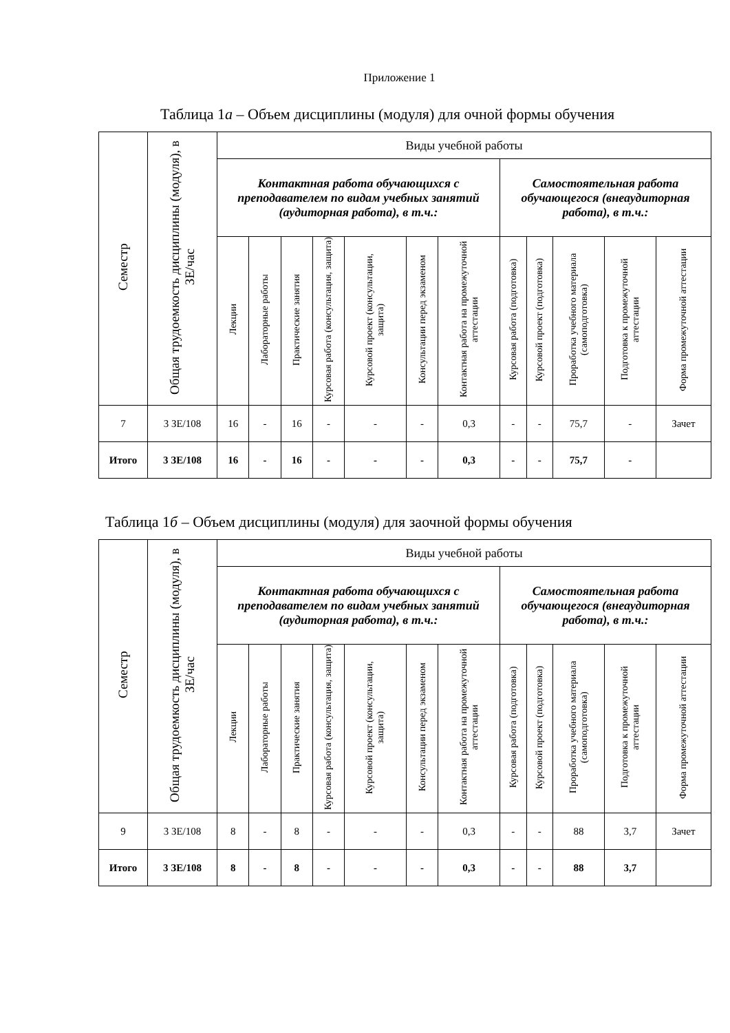Приложение 1
Таблица 1а – Объем дисциплины (модуля) для очной формы обучения
| Семестр | Общая трудоемкость дисциплины (модуля), в ЗЕ/час | Виды учебной работы | | | | | | | | | | | |
| --- | --- | --- | --- | --- | --- | --- | --- | --- | --- | --- | --- | --- | --- |
| | | Контактная работа обучающихся с преподавателем по видам учебных занятий (аудиторная работа), в т.ч.: | | | | | | | Самостоятельная работа обучающегося (внеаудиторная работа), в т.ч.: | | | | |
| | | Лекции | Лабораторные работы | Практические занятия | Курсовая работа (консультация, защита) | Курсовой проект (консультации, защита) | Консультации перед экзаменом | Контактная работа на промежуточной аттестации | Курсовая работа (подготовка) | Курсовой проект (подготовка) | Проработка учебного материала (самоподготовка) | Подготовка к промежуточной аттестации | Форма промежуточной аттестации |
| 7 | 3 ЗЕ/108 | 16 | - | 16 | - | - | - | 0,3 | - | - | 75,7 | - | Зачет |
| Итого | 3 ЗЕ/108 | 16 | - | 16 | - | - | - | 0,3 | - | - | 75,7 | - | |
Таблица 1б – Объем дисциплины (модуля) для заочной формы обучения
| Семестр | Общая трудоемкость дисциплины (модуля), в ЗЕ/час | Виды учебной работы | | | | | | | | | | | |
| --- | --- | --- | --- | --- | --- | --- | --- | --- | --- | --- | --- | --- | --- |
| | | Контактная работа обучающихся с преподавателем по видам учебных занятий (аудиторная работа), в т.ч.: | | | | | | | Самостоятельная работа обучающегося (внеаудиторная работа), в т.ч.: | | | | |
| | | Лекции | Лабораторные работы | Практические занятия | Курсовая работа (консультация, защита) | Курсовой проект (консультации, защита) | Консультации перед экзаменом | Контактная работа на промежуточной аттестации | Курсовая работа (подготовка) | Курсовой проект (подготовка) | Проработка учебного материала (самоподготовка) | Подготовка к промежуточной аттестации | Форма промежуточной аттестации |
| 9 | 3 ЗЕ/108 | 8 | - | 8 | - | - | - | 0,3 | - | - | 88 | 3,7 | Зачет |
| Итого | 3 ЗЕ/108 | 8 | - | 8 | - | - | - | 0,3 | - | - | 88 | 3,7 | |